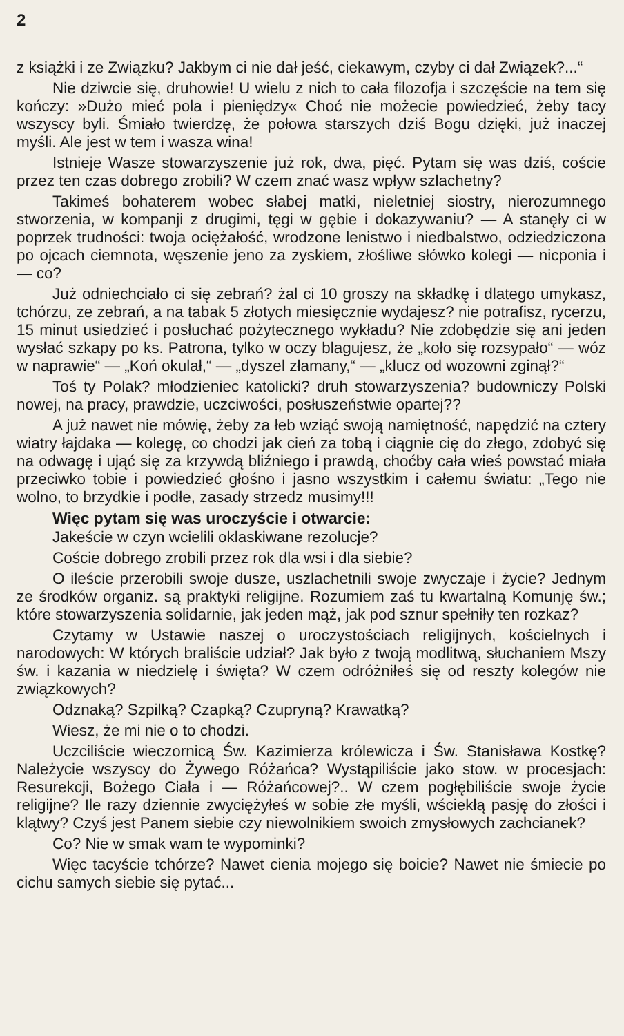2
z książki i ze Związku? Jakbym ci nie dał jeść, ciekawym, czyby ci dał Związek?...“
Nie dziwcie się, druhowie! U wielu z nich to cała filozofja i szczęście na tem się kończy: »Dużo mieć pola i pieniędzy« Choć nie możecie powiedzieć, żeby tacy wszyscy byli. Śmiało twierdzę, że połowa starszych dziś Bogu dzięki, już inaczej myśli. Ale jest w tem i wasza wina!
Istnieje Wasze stowarzyszenie już rok, dwa, pięć. Pytam się was dziś, coście przez ten czas dobrego zrobili? W czem znać wasz wpływ szlachetny?
Takimeś bohaterem wobec słabej matki, nieletniej siostry, nierozumnego stworzenia, w kompanji z drugimi, tęgi w gębie i dokazywaniu? — A stanęły ci w poprzek trudności: twoja ociężałość, wrodzone lenistwo i niedbalstwo, odziedziczona po ojcach ciemnota, węszenie jeno za zyskiem, złośliwe słówko kolegi — nicponia i — co?
Już odniechciało ci się zebrań? żal ci 10 groszy na składkę i dlatego umykasz, tchórzu, ze zebrań, a na tabak 5 złotych miesięcznie wydajesz? nie potrafisz, rycerzu, 15 minut usiedzieć i posłuchać pożytecznego wykładu? Nie zdobędzie się ani jeden wysłać szkapy po ks. Patrona, tylko w oczy blagujesz, że „koło się rozsypało“ — wóz w naprawie“ — „Koń okulał,“ — „dyszel złamany,“ — „klucz od wozowni zginął?“
Toś ty Polak? młodzieniec katolicki? druh stowarzyszenia? budowniczy Polski nowej, na pracy, prawdzie, uczciwości, posłuszeństwie opartej??
A już nawet nie mówię, żeby za łeb wziąć swoją namiętność, napędzić na cztery wiatry łajdaka — kolegę, co chodzi jak cień za tobą i ciągnie cię do złego, zdobyć się na odwagę i ująć się za krzywdą bliźniego i prawdą, choćby cała wieś powstać miała przeciwko tobie i powiedzieć głośno i jasno wszystkim i całemu światu: „Tego nie wolno, to brzydkie i podłe, zasady strzedz musimy!!!
Więc pytam się was uroczyście i otwarcie:
Jakeście w czyn wcielili oklaskiwane rezolucje?
Coście dobrego zrobili przez rok dla wsi i dla siebie?
O ileście przerobili swoje dusze, uszlachetnili swoje zwyczaje i życie? Jednym ze środków organiz. są praktyki religijne. Rozumiem zaś tu kwartalną Komunję św.; które stowarzyszenia solidarnie, jak jeden mąż, jak pod sznur spełniły ten rozkaz?
Czytamy w Ustawie naszej o uroczystościach religijnych, kościelnych i narodowych: W których braliście udział? Jak było z twoją modlitwą, słuchaniem Mszy św. i kazania w niedzielę i święta? W czem odróżniłeś się od reszty kolegów nie związkowych?
Odznaką? Szpilką? Czapką? Czupryną? Krawatką?
Wiesz, że mi nie o to chodzi.
Uczciliście wieczornicą Św. Kazimierza królewicza i Św. Stanisława Kostkę? Należycie wszyscy do Żywego Różańca? Wystąpiliście jako stow. w procesjach: Resurekcji, Bożego Ciała i — Różańcowej?.. W czem pogłębiliście swoje życie religijne? Ile razy dziennie zwyciężyłeś w sobie złe myśli, wściekłą pasję do złości i klątwy? Czyś jest Panem siebie czy niewolnikiem swoich zmysłowych zachcianek?
Co? Nie w smak wam te wypominki?
Więc tacyście tchórze? Nawet cienia mojego się boicie? Nawet nie śmiecie po cichu samych siebie się pytać...